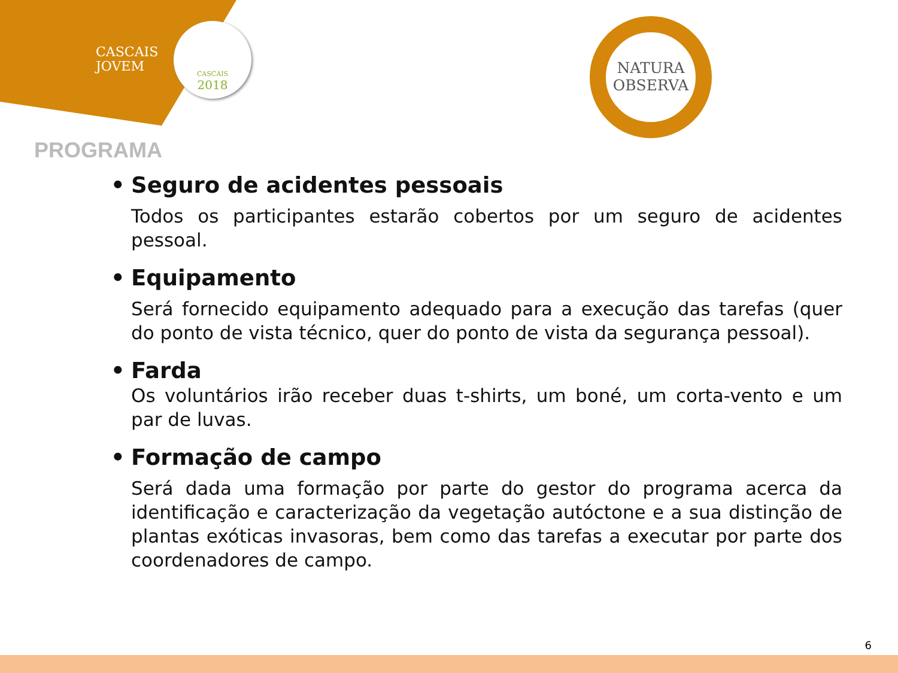CASCAIS
JOVEM
CASCAIS
2018
NATURA
OBSERVA
PROGRAMA
• Seguro de acidentes pessoais
Todos os participantes estarão cobertos por um seguro de acidentes pessoal.
• Equipamento
Será fornecido equipamento adequado para a execução das tarefas (quer do ponto de vista técnico, quer do ponto de vista da segurança pessoal).
• Farda
Os voluntários irão receber duas t-shirts, um boné, um corta-vento e um par de luvas.
• Formação de campo
Será dada uma formação por parte do gestor do programa acerca da identificação e caracterização da vegetação autóctone e a sua distinção de plantas exóticas invasoras, bem como das tarefas a executar por parte dos coordenadores de campo.
6